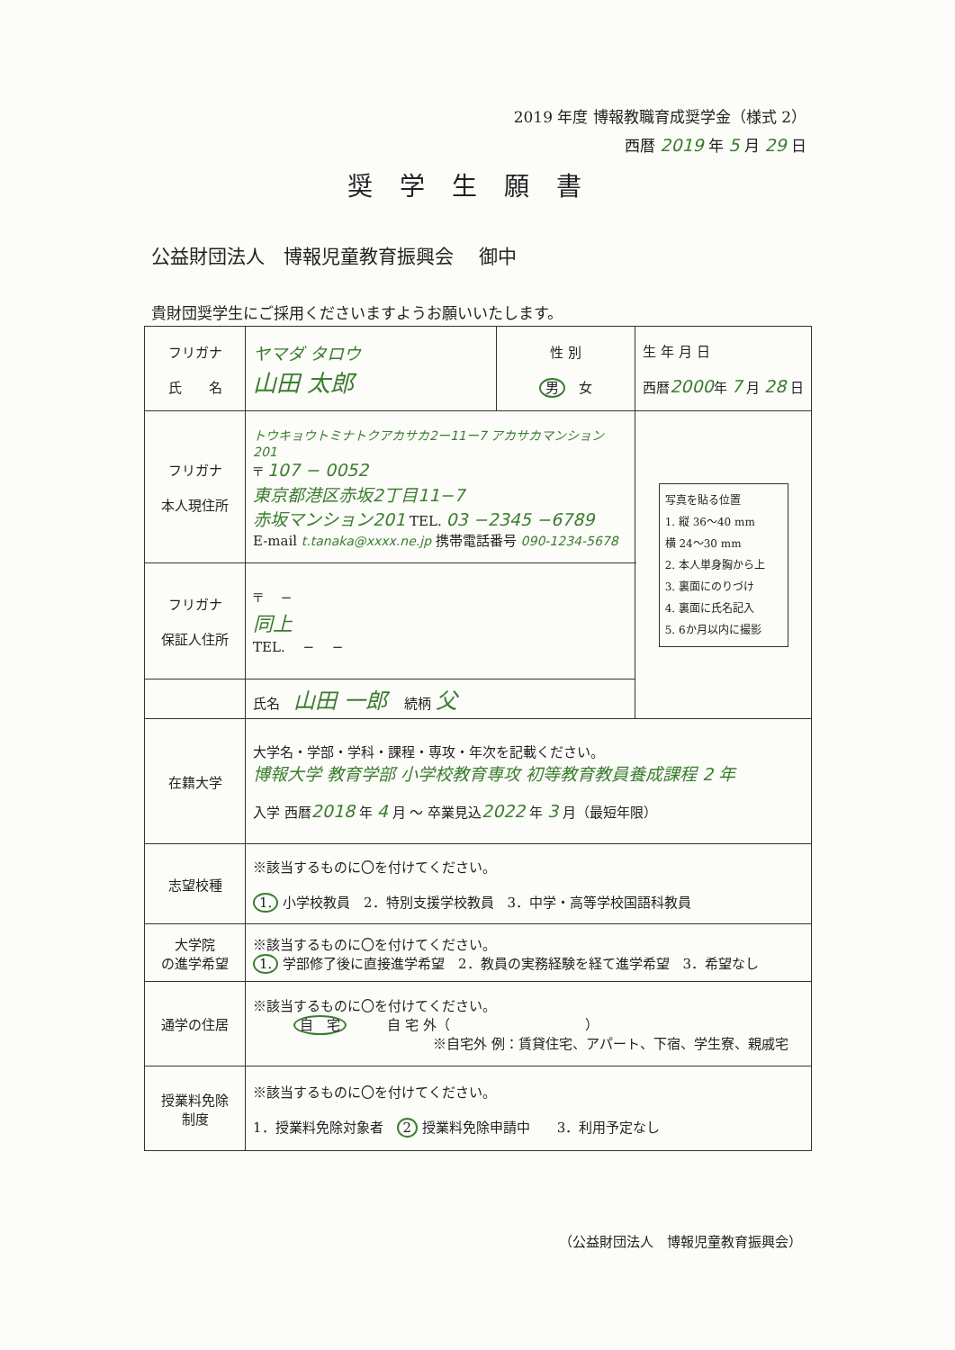2019 年度 博報教職育成奨学金（様式 2）
西暦 2019 年 5 月 29 日
奨学生願書
公益財団法人　博報児童教育振興会　 御中
貴財団奨学生にご採用くださいますようお願いいたします。
| フリガナ 氏 名 | ヤマダ タロウ 山田 太郎 | 性 別 男 女 | 生 年 月 日 西暦 2000 年 7 月 28 日 | |
| フリガナ 本人現住所 | トウキョウトミナトクアカサカ2ー11ー7 アカサカマンション201 〒 107 − 0052 東京都港区赤坂2丁目11−7 赤坂マンション201 TEL. 03 −2345 −6789 E-mail t.tanaka@xxxx.ne.jp 携帯電話番号 090-1234-5678 | | | 写真を貼る位置 1. 縦 36〜40 mm 横 24〜30 mm 2. 本人単身胸から上 3. 裏面にのりづけ 4. 裏面に氏名記入 5. 6か月以内に撮影 |
| フリガナ 保証人住所 | 〒 − 同上 TEL. − − | | | |
| | 氏名 山田 一郎 続柄 父 | | | |
| 在籍大学 | 大学名・学部・学科・課程・専攻・年次を記載ください。 博報大学 教育学部 小学校教育専攻 初等教育教員養成課程 2 年 入学 西暦 2018 年 4 月 〜 卒業見込 2022 年 3 月（最短年限） | | | |
| 志望校種 | ※該当するものに〇を付けてください。 1. 小学校教員 2．特別支援学校教員 3．中学・高等学校国語科教員 | | | |
| 大学院 の進学希望 | ※該当するものに〇を付けてください。 1. 学部修了後に直接進学希望 2．教員の実務経験を経て進学希望 3．希望なし | | | |
| 通学の住居 | ※該当するものに〇を付けてください。 自 宅 自 宅 外（ ） ※自宅外 例：賃貸住宅、アパート、下宿、学生寮、親戚宅 | | | |
| 授業料免除 制度 | ※該当するものに〇を付けてください。 1．授業料免除対象者 2 授業料免除申請中 3．利用予定なし | | | |
（公益財団法人　博報児童教育振興会）